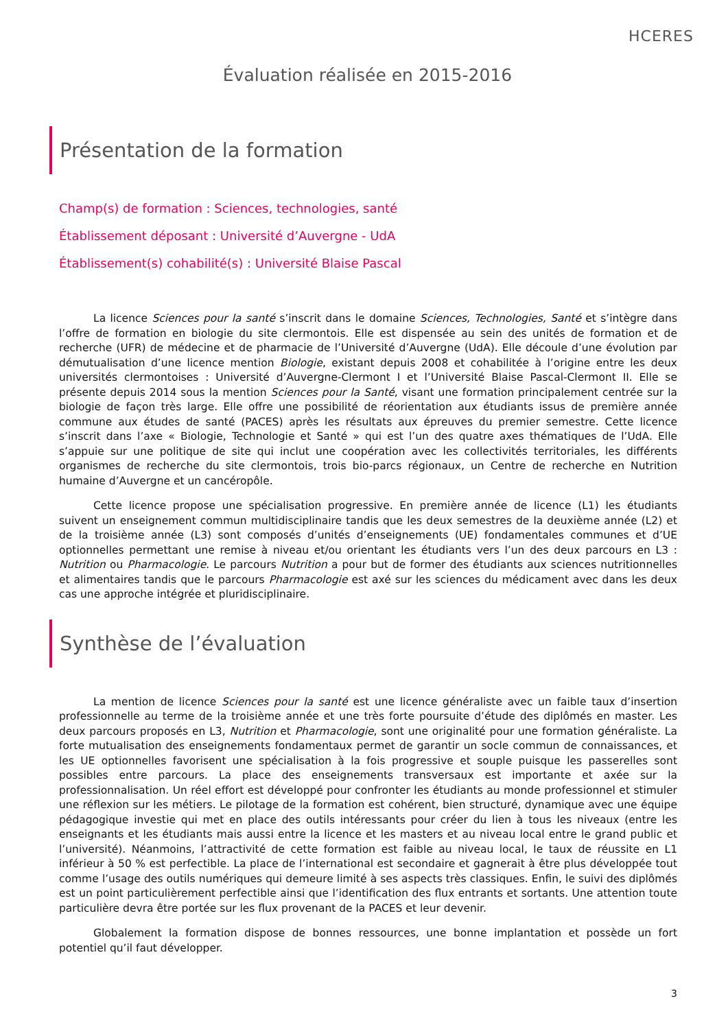HCERES
Évaluation réalisée en 2015-2016
Présentation de la formation
Champ(s) de formation : Sciences, technologies, santé
Établissement déposant : Université d’Auvergne - UdA
Établissement(s) cohabilité(s) : Université Blaise Pascal
La licence Sciences pour la santé s’inscrit dans le domaine Sciences, Technologies, Santé et s’intègre dans l’offre de formation en biologie du site clermontois. Elle est dispensée au sein des unités de formation et de recherche (UFR) de médecine et de pharmacie de l’Université d’Auvergne (UdA). Elle découle d’une évolution par démutualisation d’une licence mention Biologie, existant depuis 2008 et cohabilitée à l’origine entre les deux universités clermontoises : Université d’Auvergne-Clermont I et l’Université Blaise Pascal-Clermont II. Elle se présente depuis 2014 sous la mention Sciences pour la Santé, visant une formation principalement centrée sur la biologie de façon très large. Elle offre une possibilité de réorientation aux étudiants issus de première année commune aux études de santé (PACES) après les résultats aux épreuves du premier semestre. Cette licence s’inscrit dans l’axe « Biologie, Technologie et Santé » qui est l’un des quatre axes thématiques de l’UdA. Elle s’appuie sur une politique de site qui inclut une coopération avec les collectivités territoriales, les différents organismes de recherche du site clermontois, trois bio-parcs régionaux, un Centre de recherche en Nutrition humaine d’Auvergne et un cancéropôle.
Cette licence propose une spécialisation progressive. En première année de licence (L1) les étudiants suivent un enseignement commun multidisciplinaire tandis que les deux semestres de la deuxième année (L2) et de la troisième année (L3) sont composés d’unités d’enseignements (UE) fondamentales communes et d’UE optionnelles permettant une remise à niveau et/ou orientant les étudiants vers l’un des deux parcours en L3 : Nutrition ou Pharmacologie. Le parcours Nutrition a pour but de former des étudiants aux sciences nutritionnelles et alimentaires tandis que le parcours Pharmacologie est axé sur les sciences du médicament avec dans les deux cas une approche intégrée et pluridisciplinaire.
Synthèse de l’évaluation
La mention de licence Sciences pour la santé est une licence généraliste avec un faible taux d’insertion professionnelle au terme de la troisième année et une très forte poursuite d’étude des diplômés en master. Les deux parcours proposés en L3, Nutrition et Pharmacologie, sont une originalité pour une formation généraliste. La forte mutualisation des enseignements fondamentaux permet de garantir un socle commun de connaissances, et les UE optionnelles favorisent une spécialisation à la fois progressive et souple puisque les passerelles sont possibles entre parcours. La place des enseignements transversaux est importante et axée sur la professionnalisation. Un réel effort est développé pour confronter les étudiants au monde professionnel et stimuler une réflexion sur les métiers. Le pilotage de la formation est cohérent, bien structuré, dynamique avec une équipe pédagogique investie qui met en place des outils intéressants pour créer du lien à tous les niveaux (entre les enseignants et les étudiants mais aussi entre la licence et les masters et au niveau local entre le grand public et l’université). Néanmoins, l’attractivité de cette formation est faible au niveau local, le taux de réussite en L1 inférieur à 50 % est perfectible. La place de l’international est secondaire et gagnerait à être plus développée tout comme l’usage des outils numériques qui demeure limité à ses aspects très classiques. Enfin, le suivi des diplômés est un point particulièrement perfectible ainsi que l’identification des flux entrants et sortants. Une attention toute particulière devra être portée sur les flux provenant de la PACES et leur devenir.
Globalement la formation dispose de bonnes ressources, une bonne implantation et possède un fort potentiel qu’il faut développer.
3